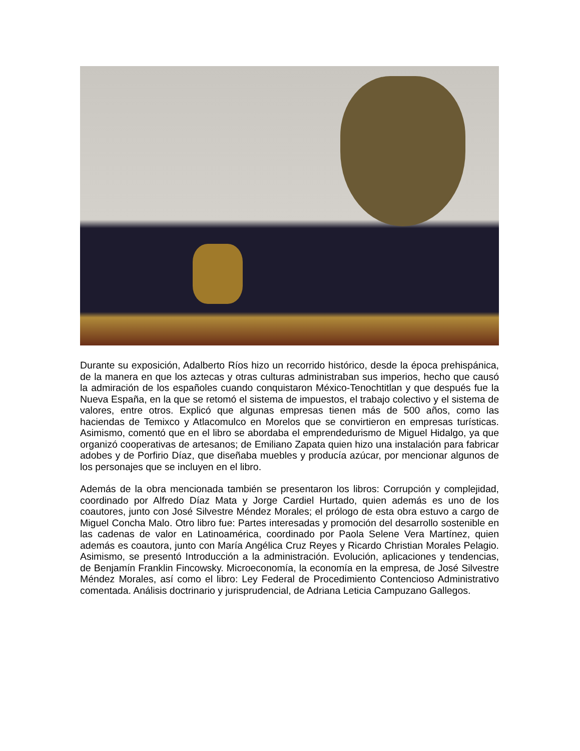Durante su exposición, Adalberto Ríos hizo un recorrido histórico, desde la época prehispánica, de la manera en que los aztecas y otras culturas administraban sus imperios, hecho que causó la admiración de los españoles cuando conquistaron México-Tenochtitlan y que después fue la Nueva España, en la que se retomó el sistema de impuestos, el trabajo colectivo y el sistema de valores, entre otros. Explicó que algunas empresas tienen más de 500 años, como las haciendas de Temixco y Atlacomulco en Morelos que se convirtieron en empresas turísticas. Asimismo, comentó que en el libro se abordaba el emprendedurismo de Miguel Hidalgo, ya que organizó cooperativas de artesanos; de Emiliano Zapata quien hizo una instalación para fabricar adobes y de Porfirio Díaz, que diseñaba muebles y producía azúcar, por mencionar algunos de los personajes que se incluyen en el libro.
Además de la obra mencionada también se presentaron los libros: Corrupción y complejidad, coordinado por Alfredo Díaz Mata y Jorge Cardiel Hurtado, quien además es uno de los coautores, junto con José Silvestre Méndez Morales; el prólogo de esta obra estuvo a cargo de Miguel Concha Malo. Otro libro fue: Partes interesadas y promoción del desarrollo sostenible en las cadenas de valor en Latinoamérica, coordinado por Paola Selene Vera Martínez, quien además es coautora, junto con María Angélica Cruz Reyes y Ricardo Christian Morales Pelagio. Asimismo, se presentó Introducción a la administración. Evolución, aplicaciones y tendencias, de Benjamín Franklin Fincowsky. Microeconomía, la economía en la empresa, de José Silvestre Méndez Morales, así como el libro: Ley Federal de Procedimiento Contencioso Administrativo comentada. Análisis doctrinario y jurisprudencial, de Adriana Leticia Campuzano Gallegos.